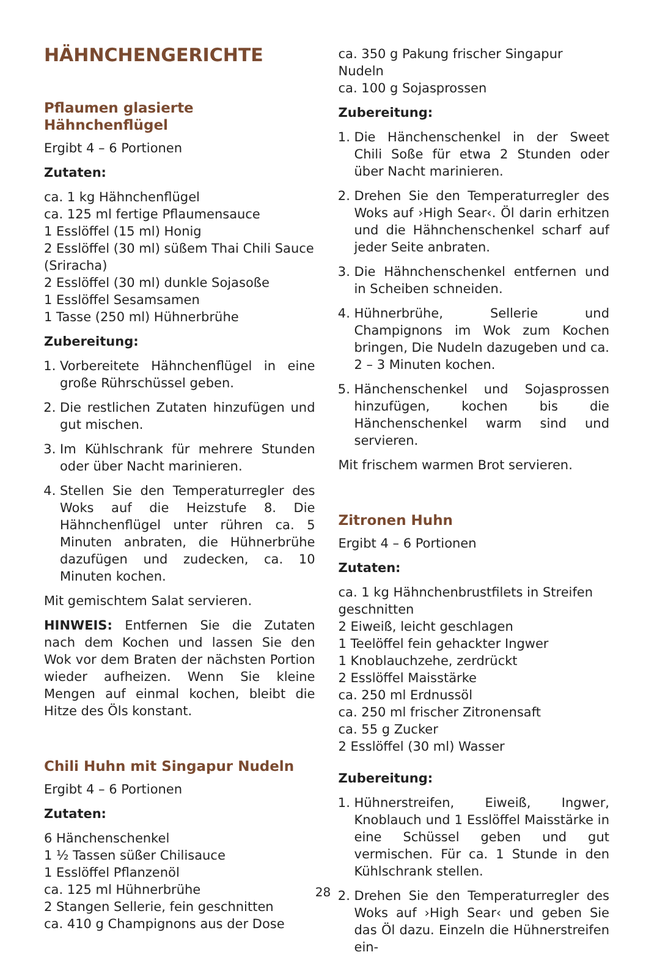HÄHNCHENGERICHTE
Pflaumen glasierte Hähnchenflügel
Ergibt 4 – 6 Portionen
Zutaten:
ca. 1 kg Hähnchenflügel
ca. 125 ml fertige Pflaumensauce
1 Esslöffel (15 ml) Honig
2 Esslöffel (30 ml) süßem Thai Chili Sauce (Sriracha)
2 Esslöffel (30 ml) dunkle Sojasoße
1 Esslöffel Sesamsamen
1 Tasse (250 ml) Hühnerbrühe
Zubereitung:
1. Vorbereitete Hähnchenflügel in eine große Rührschüssel geben.
2. Die restlichen Zutaten hinzufügen und gut mischen.
3. Im Kühlschrank für mehrere Stunden oder über Nacht marinieren.
4. Stellen Sie den Temperaturregler des Woks auf die Heizstufe 8. Die Hähnchenflügel unter rühren ca. 5 Minuten anbraten, die Hühnerbrühe dazufügen und zudecken, ca. 10 Minuten kochen.
Mit gemischtem Salat servieren.
HINWEIS: Entfernen Sie die Zutaten nach dem Kochen und lassen Sie den Wok vor dem Braten der nächsten Portion wieder aufheizen. Wenn Sie kleine Mengen auf einmal kochen, bleibt die Hitze des Öls konstant.
Chili Huhn mit Singapur Nudeln
Ergibt 4 – 6 Portionen
Zutaten:
6 Hänchenschenkel
1 ½ Tassen süßer Chilisauce
1 Esslöffel Pflanzenöl
ca. 125 ml Hühnerbrühe
2 Stangen Sellerie, fein geschnitten
ca. 410 g Champignons aus der Dose
ca. 350 g Pakung frischer Singapur Nudeln
ca. 100 g Sojasprossen
Zubereitung:
1. Die Hänchenschenkel in der Sweet Chili Soße für etwa 2 Stunden oder über Nacht marinieren.
2. Drehen Sie den Temperaturregler des Woks auf ›High Sear‹. Öl darin erhitzen und die Hähnchenschenkel scharf auf jeder Seite anbraten.
3. Die Hähnchenschenkel entfernen und in Scheiben schneiden.
4. Hühnerbrühe, Sellerie und Champignons im Wok zum Kochen bringen, Die Nudeln dazugeben und ca. 2 – 3 Minuten kochen.
5. Hänchenschenkel und Sojasprossen hinzufügen, kochen bis die Hänchenschenkel warm sind und servieren.
Mit frischem warmen Brot servieren.
Zitronen Huhn
Ergibt 4 – 6 Portionen
Zutaten:
ca. 1 kg Hähnchenbrustfilets in Streifen geschnitten
2 Eiweiß, leicht geschlagen
1 Teelöffel fein gehackter Ingwer
1 Knoblauchzehe, zerdrückt
2 Esslöffel Maisstärke
ca. 250 ml Erdnussöl
ca. 250 ml frischer Zitronensaft
ca. 55 g Zucker
2 Esslöffel (30 ml) Wasser
Zubereitung:
1. Hühnerstreifen, Eiweiß, Ingwer, Knoblauch und 1 Esslöffel Maisstärke in eine Schüssel geben und gut vermischen. Für ca. 1 Stunde in den Kühlschrank stellen.
2. Drehen Sie den Temperaturregler des Woks auf ›High Sear‹ und geben Sie das Öl dazu. Einzeln die Hühnerstreifen ein-
28